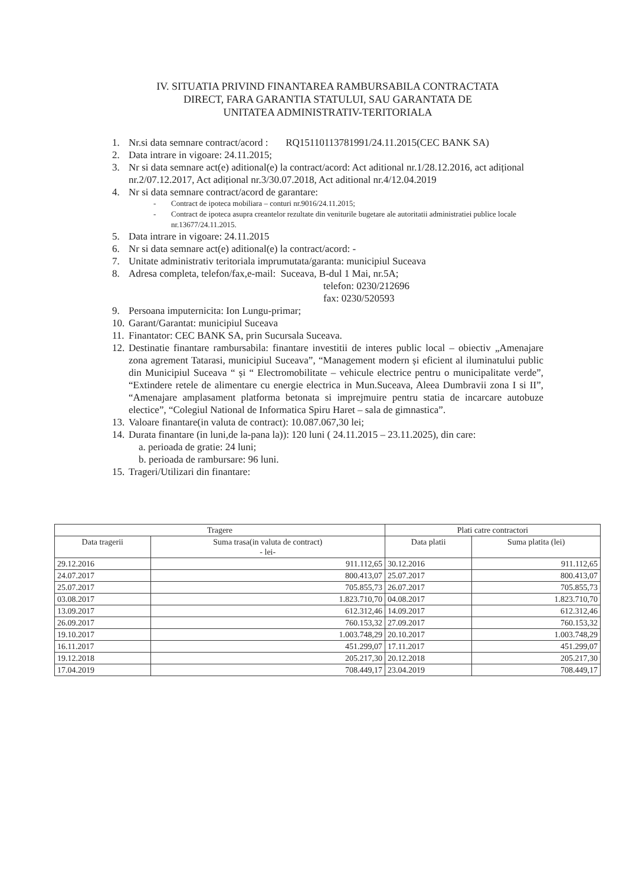IV. SITUATIA PRIVIND FINANTAREA RAMBURSABILA CONTRACTATA
DIRECT, FARA GARANTIA STATULUI, SAU GARANTATA DE
UNITATEA ADMINISTRATIV-TERITORIALA
1. Nr.si data semnare contract/acord : RQ15110113781991/24.11.2015(CEC BANK SA)
2. Data intrare in vigoare: 24.11.2015;
3. Nr si data semnare act(e) aditional(e) la contract/acord: Act aditional nr.1/28.12.2016, act adițional nr.2/07.12.2017, Act adițional nr.3/30.07.2018, Act aditional nr.4/12.04.2019
4. Nr si data semnare contract/acord de garantare:
- Contract de ipoteca mobiliara – conturi nr.9016/24.11.2015;
- Contract de ipoteca asupra creantelor rezultate din veniturile bugetare ale autoritatii administratiei publice locale nr.13677/24.11.2015.
5. Data intrare in vigoare: 24.11.2015
6. Nr si data semnare act(e) aditional(e) la contract/acord: -
7. Unitate administrativ teritoriala imprumutata/garanta: municipiul Suceava
8. Adresa completa, telefon/fax,e-mail: Suceava, B-dul 1 Mai, nr.5A;
telefon: 0230/212696
fax: 0230/520593
9. Persoana imputernicita: Ion Lungu-primar;
10. Garant/Garantat: municipiul Suceava
11. Finantator: CEC BANK SA, prin Sucursala Suceava.
12. Destinatie finantare rambursabila: finantare investitii de interes public local – obiectiv „Amenajare zona agrement Tatarasi, municipiul Suceava”, “Management modern și eficient al iluminatului public din Municipiul Suceava “ și “ Electromobilitate – vehicule electrice pentru o municipalitate verde”, “Extindere retele de alimentare cu energie electrica in Mun.Suceava, Aleea Dumbravii zona I si II”, “Amenajare amplasament platforma betonata si imprejmuire pentru statia de incarcare autobuze electice”, “Colegiul National de Informatica Spiru Haret – sala de gimnastica”.
13. Valoare finantare(in valuta de contract): 10.087.067,30 lei;
14. Durata finantare (in luni,de la-pana la)): 120 luni ( 24.11.2015 – 23.11.2025), din care:
a. perioada de gratie: 24 luni;
b. perioada de rambursare: 96 luni.
15. Trageri/Utilizari din finantare:
| Tragere | | Plati catre contractori | |
| --- | --- | --- | --- |
| Data tragerii | Suma trasa(in valuta de contract) - lei- | Data platii | Suma platita (lei) |
| 29.12.2016 | 911.112,65 | 30.12.2016 | 911.112,65 |
| 24.07.2017 | 800.413,07 | 25.07.2017 | 800.413,07 |
| 25.07.2017 | 705.855,73 | 26.07.2017 | 705.855,73 |
| 03.08.2017 | 1.823.710,70 | 04.08.2017 | 1.823.710,70 |
| 13.09.2017 | 612.312,46 | 14.09.2017 | 612.312,46 |
| 26.09.2017 | 760.153,32 | 27.09.2017 | 760.153,32 |
| 19.10.2017 | 1.003.748,29 | 20.10.2017 | 1.003.748,29 |
| 16.11.2017 | 451.299,07 | 17.11.2017 | 451.299,07 |
| 19.12.2018 | 205.217,30 | 20.12.2018 | 205.217,30 |
| 17.04.2019 | 708.449,17 | 23.04.2019 | 708.449,17 |